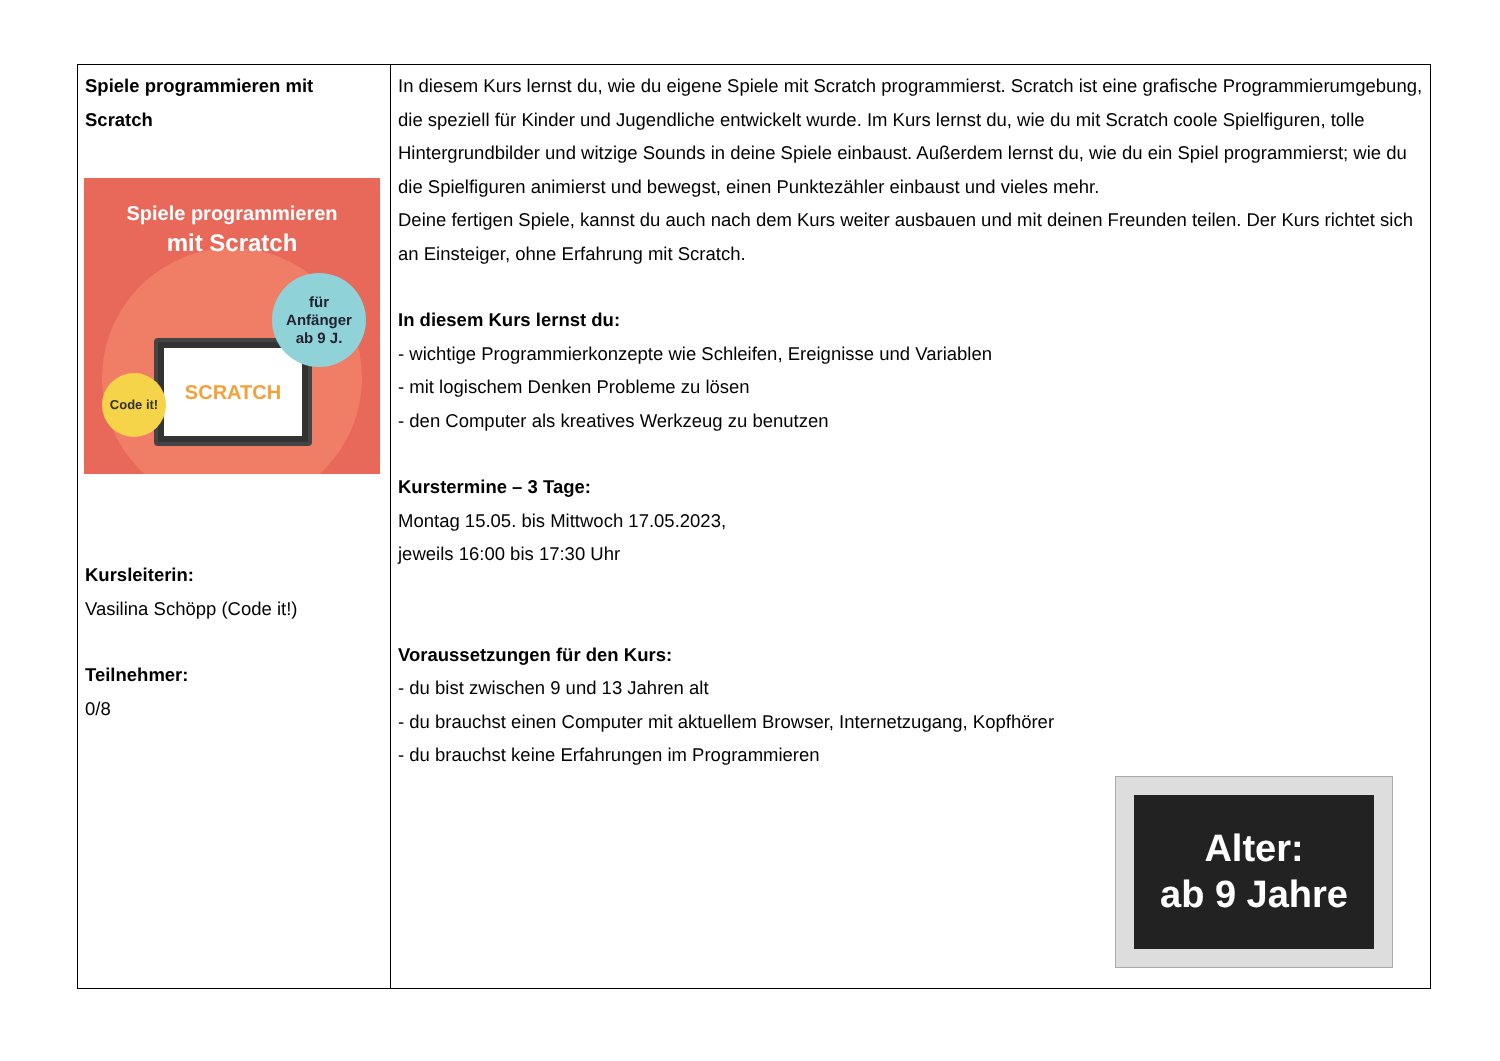| Spiele programmieren mit Scratch Spiele programmieren mit Scratch SCRATCH Code it! für Anfänger ab 9 J. Kursleiterin: Vasilina Schöpp (Code it!) Teilnehmer: 0/8 | In diesem Kurs lernst du, wie du eigene Spiele mit Scratch programmierst. Scratch ist eine grafische Programmierumgebung, die speziell für Kinder und Jugendliche entwickelt wurde. Im Kurs lernst du, wie du mit Scratch coole Spielfiguren, tolle Hintergrundbilder und witzige Sounds in deine Spiele einbaust. Außerdem lernst du, wie du ein Spiel programmierst; wie du die Spielfiguren animierst und bewegst, einen Punktezähler einbaust und vieles mehr. Deine fertigen Spiele, kannst du auch nach dem Kurs weiter ausbauen und mit deinen Freunden teilen. Der Kurs richtet sich an Einsteiger, ohne Erfahrung mit Scratch. In diesem Kurs lernst du: - wichtige Programmierkonzepte wie Schleifen, Ereignisse und Variablen - mit logischem Denken Probleme zu lösen - den Computer als kreatives Werkzeug zu benutzen Kurstermine – 3 Tage: Montag 15.05. bis Mittwoch 17.05.2023, jeweils 16:00 bis 17:30 Uhr Voraussetzungen für den Kurs: - du bist zwischen 9 und 13 Jahren alt - du brauchst einen Computer mit aktuellem Browser, Internetzugang, Kopfhörer - du brauchst keine Erfahrungen im Programmieren Alter: ab 9 Jahre |